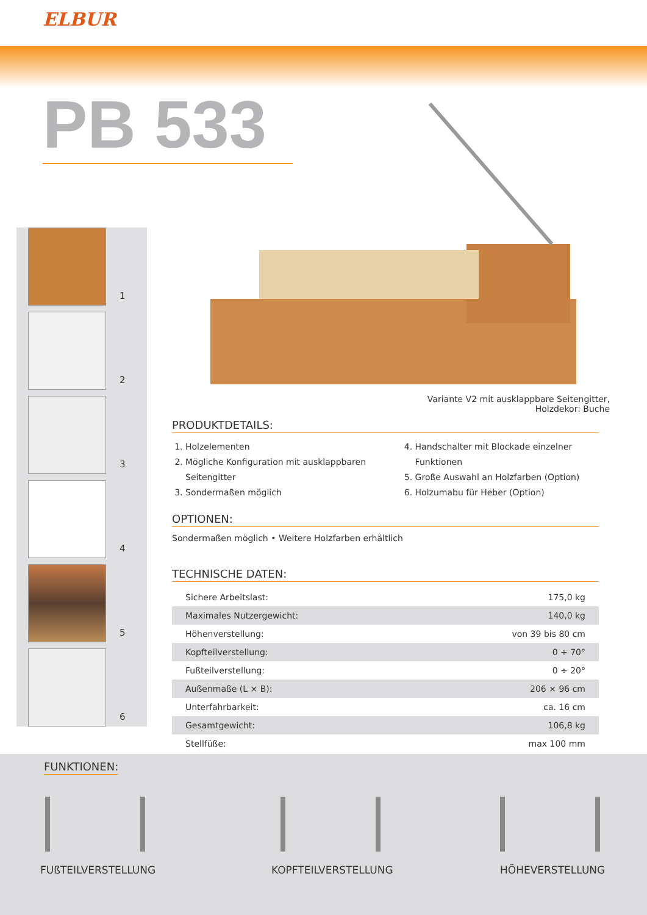ELBUR
PB 533
1
2
3
4
5
6
Variante V2 mit ausklappbare Seitengitter,
Holzdekor: Buche
PRODUKTDETAILS:
1. Holzelementen
2. Mögliche Konfiguration mit ausklappbaren Seitengitter
3. Sondermaßen möglich
4. Handschalter mit Blockade einzelner Funktionen
5. Große Auswahl an Holzfarben (Option)
6. Holzumabu für Heber (Option)
OPTIONEN:
Sondermaßen möglich • Weitere Holzfarben erhältlich
TECHNISCHE DATEN:
| Sichere Arbeitslast: | 175,0 kg |
| Maximales Nutzergewicht: | 140,0 kg |
| Höhenverstellung: | von 39 bis 80 cm |
| Kopfteilverstellung: | 0 ÷ 70° |
| Fußteilverstellung: | 0 ÷ 20° |
| Außenmaße (L × B): | 206 × 96 cm |
| Unterfahrbarkeit: | ca. 16 cm |
| Gesamtgewicht: | 106,8 kg |
| Stellfüße: | max 100 mm |
FUNKTIONEN:
FUßTEILVERSTELLUNG KOPFTEILVERSTELLUNG HÖHEVERSTELLUNG